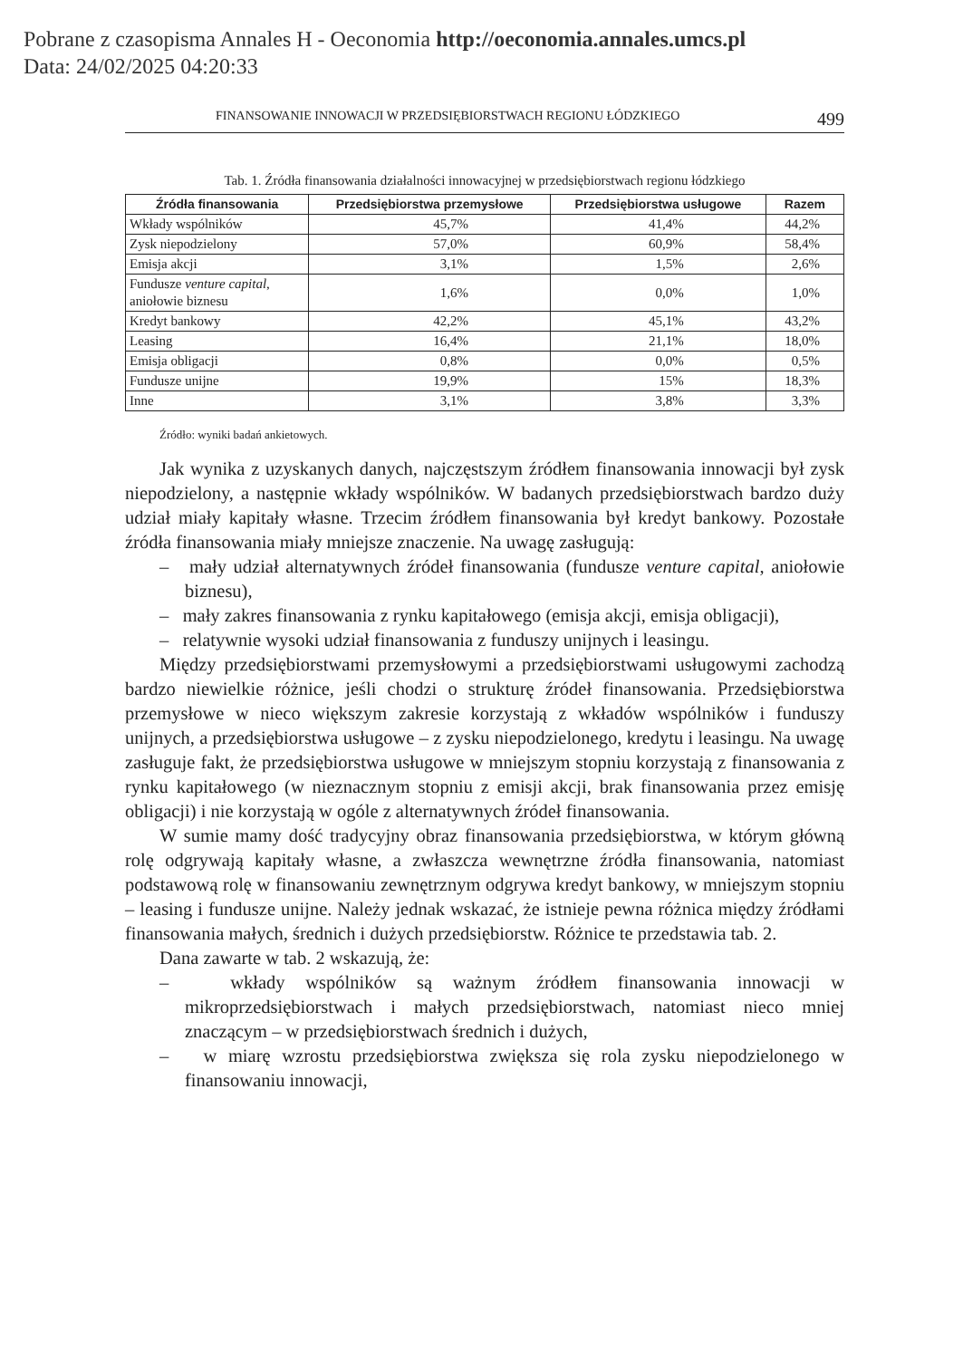Pobrane z czasopisma Annales H - Oeconomia http://oeconomia.annales.umcs.pl
Data: 24/02/2025 04:20:33
FINANSOWANIE INNOWACJI W PRZEDSIĘBIORSTWACH REGIONU ŁÓDZKIEGO 499
Tab. 1. Źródła finansowania działalności innowacyjnej w przedsiębiorstwach regionu łódzkiego
| Źródła finansowania | Przedsiębiorstwa przemysłowe | Przedsiębiorstwa usługowe | Razem |
| --- | --- | --- | --- |
| Wkłady wspólników | 45,7% | 41,4% | 44,2% |
| Zysk niepodzielony | 57,0% | 60,9% | 58,4% |
| Emisja akcji | 3,1% | 1,5% | 2,6% |
| Fundusze venture capital , aniołowie biznesu | 1,6% | 0,0% | 1,0% |
| Kredyt bankowy | 42,2% | 45,1% | 43,2% |
| Leasing | 16,4% | 21,1% | 18,0% |
| Emisja obligacji | 0,8% | 0,0% | 0,5% |
| Fundusze unijne | 19,9% | 15% | 18,3% |
| Inne | 3,1% | 3,8% | 3,3% |
Źródło: wyniki badań ankietowych.
Jak wynika z uzyskanych danych, najczęstszym źródłem finansowania innowacji był zysk niepodzielony, a następnie wkłady wspólników. W badanych przedsiębiorstwach bardzo duży udział miały kapitały własne. Trzecim źródłem finansowania był kredyt bankowy. Pozostałe źródła finansowania miały mniejsze znaczenie. Na uwagę zasługują:
– mały udział alternatywnych źródeł finansowania (fundusze venture capital, aniołowie biznesu),
– mały zakres finansowania z rynku kapitałowego (emisja akcji, emisja obligacji),
– relatywnie wysoki udział finansowania z funduszy unijnych i leasingu.
Między przedsiębiorstwami przemysłowymi a przedsiębiorstwami usługowymi zachodzą bardzo niewielkie różnice, jeśli chodzi o strukturę źródeł finansowania. Przedsiębiorstwa przemysłowe w nieco większym zakresie korzystają z wkładów wspólników i funduszy unijnych, a przedsiębiorstwa usługowe – z zysku niepodzielonego, kredytu i leasingu. Na uwagę zasługuje fakt, że przedsiębiorstwa usługowe w mniejszym stopniu korzystają z finansowania z rynku kapitałowego (w nieznacznym stopniu z emisji akcji, brak finansowania przez emisję obligacji) i nie korzystają w ogóle z alternatywnych źródeł finansowania.
W sumie mamy dość tradycyjny obraz finansowania przedsiębiorstwa, w którym główną rolę odgrywają kapitały własne, a zwłaszcza wewnętrzne źródła finansowania, natomiast podstawową rolę w finansowaniu zewnętrznym odgrywa kredyt bankowy, w mniejszym stopniu – leasing i fundusze unijne. Należy jednak wskazać, że istnieje pewna różnica między źródłami finansowania małych, średnich i dużych przedsiębiorstw. Różnice te przedstawia tab. 2.
Dana zawarte w tab. 2 wskazują, że:
– wkłady wspólników są ważnym źródłem finansowania innowacji w mikroprzedsiębiorstwach i małych przedsiębiorstwach, natomiast nieco mniej znaczącym – w przedsiębiorstwach średnich i dużych,
– w miarę wzrostu przedsiębiorstwa zwiększa się rola zysku niepodzielonego w finansowaniu innowacji,